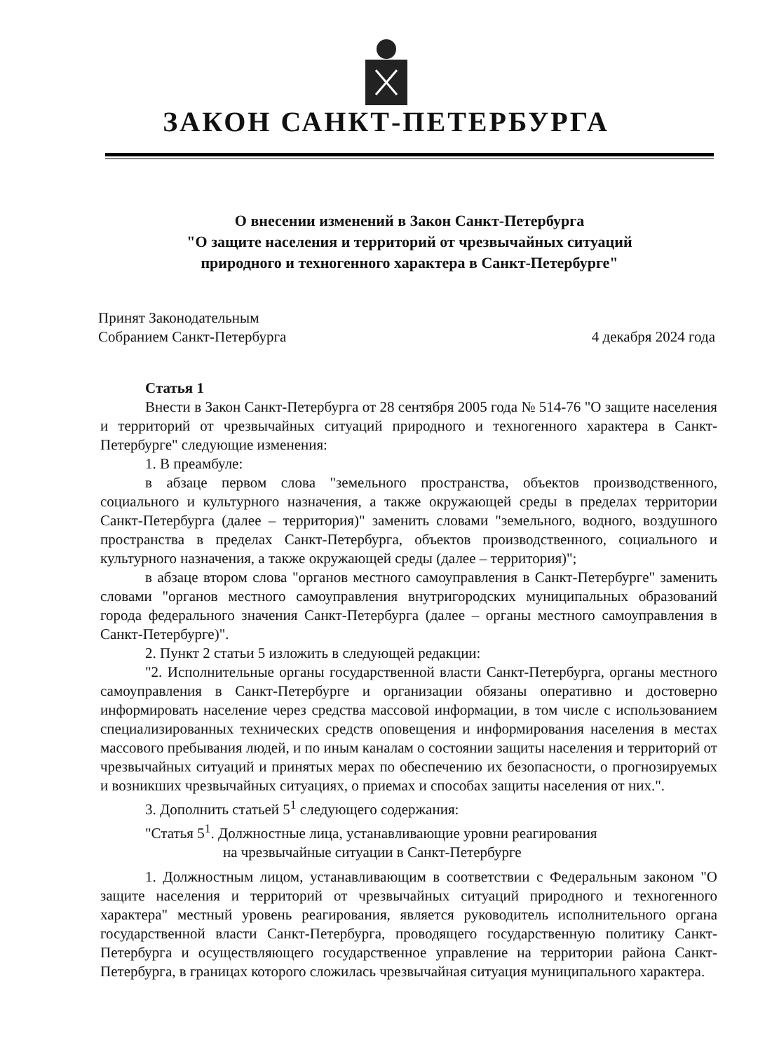ЗАКОН САНКТ-ПЕТЕРБУРГА
О внесении изменений в Закон Санкт-Петербурга
"О защите населения и территорий от чрезвычайных ситуаций
природного и техногенного характера в Санкт-Петербурге"
Принят Законодательным
Собранием Санкт-Петербурга
4 декабря 2024 года
Статья 1
Внести в Закон Санкт-Петербурга от 28 сентября 2005 года № 514-76 "О защите населения и территорий от чрезвычайных ситуаций природного и техногенного характера в Санкт-Петербурге" следующие изменения:
1. В преамбуле:
в абзаце первом слова "земельного пространства, объектов производственного, социального и культурного назначения, а также окружающей среды в пределах территории Санкт-Петербурга (далее – территория)" заменить словами "земельного, водного, воздушного пространства в пределах Санкт-Петербурга, объектов производственного, социального и культурного назначения, а также окружающей среды (далее – территория)";
в абзаце втором слова "органов местного самоуправления в Санкт-Петербурге" заменить словами "органов местного самоуправления внутригородских муниципальных образований города федерального значения Санкт-Петербурга (далее – органы местного самоуправления в Санкт-Петербурге)".
2. Пункт 2 статьи 5 изложить в следующей редакции:
"2. Исполнительные органы государственной власти Санкт-Петербурга, органы местного самоуправления в Санкт-Петербурге и организации обязаны оперативно и достоверно информировать население через средства массовой информации, в том числе с использованием специализированных технических средств оповещения и информирования населения в местах массового пребывания людей, и по иным каналам о состоянии защиты населения и территорий от чрезвычайных ситуаций и принятых мерах по обеспечению их безопасности, о прогнозируемых и возникших чрезвычайных ситуациях, о приемах и способах защиты населения от них.".
3. Дополнить статьей 5<sup>1</sup> следующего содержания:
"Статья 5<sup>1</sup>. Должностные лица, устанавливающие уровни реагирования
на чрезвычайные ситуации в Санкт-Петербурге
1. Должностным лицом, устанавливающим в соответствии с Федеральным законом "О защите населения и территорий от чрезвычайных ситуаций природного и техногенного характера" местный уровень реагирования, является руководитель исполнительного органа государственной власти Санкт-Петербурга, проводящего государственную политику Санкт-Петербурга и осуществляющего государственное управление на территории района Санкт-Петербурга, в границах которого сложилась чрезвычайная ситуация муниципального характера.